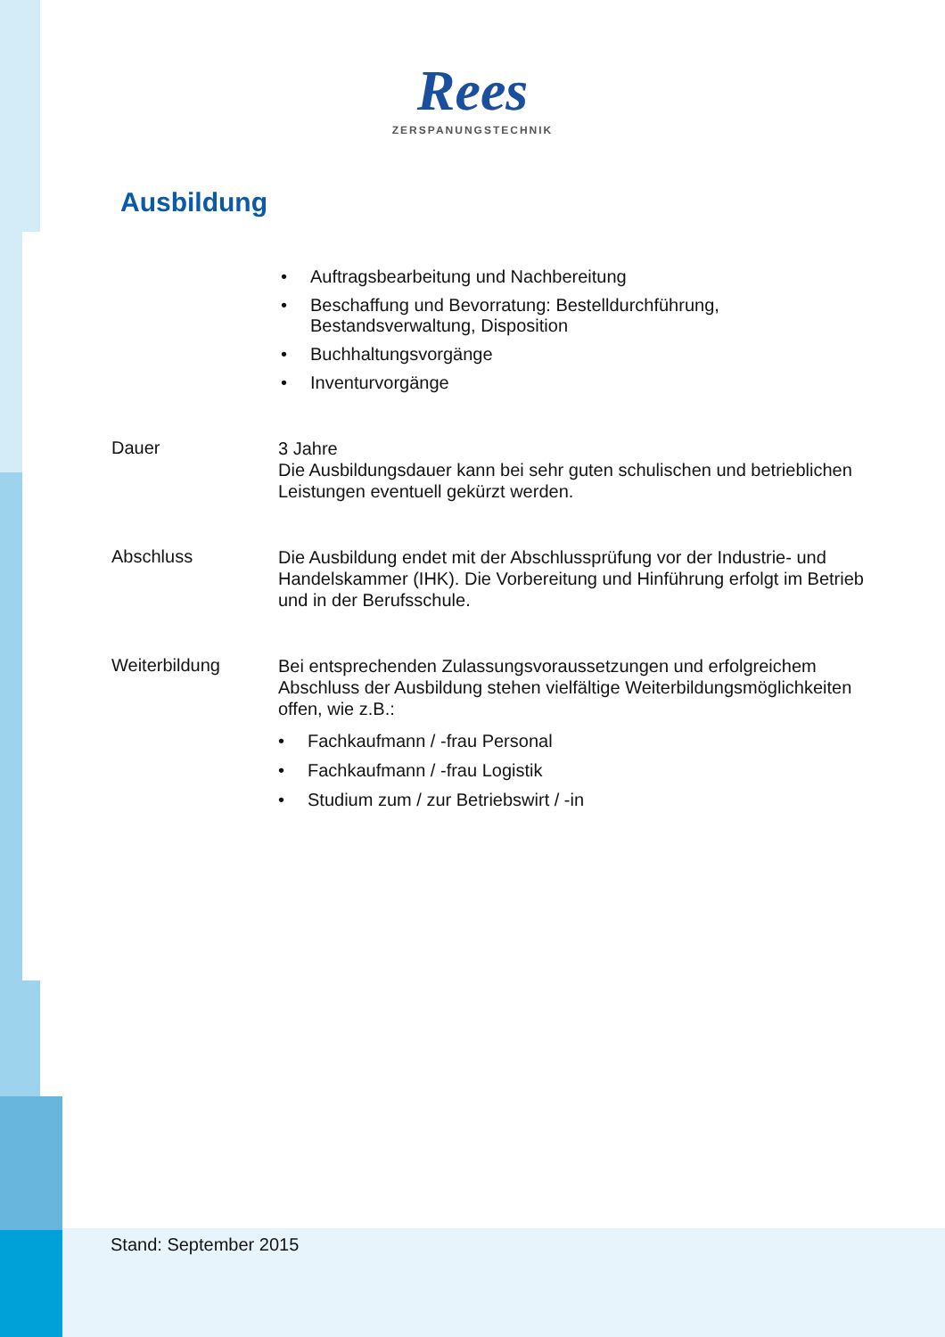Rees
ZERSPANUNGSTECHNIK
Ausbildung
• Auftragsbearbeitung und Nachbereitung
• Beschaffung und Bevorratung: Bestelldurchführung, Bestandsverwaltung, Disposition
• Buchhaltungsvorgänge
• Inventurvorgänge
Dauer
3 Jahre
Die Ausbildungsdauer kann bei sehr guten schulischen und betrieblichen Leistungen eventuell gekürzt werden.
Abschluss
Die Ausbildung endet mit der Abschlussprüfung vor der Industrie- und Handelskammer (IHK). Die Vorbereitung und Hinführung erfolgt im Betrieb und in der Berufsschule.
Weiterbildung
Bei entsprechenden Zulassungsvoraussetzungen und erfolgreichem Abschluss der Ausbildung stehen vielfältige Weiterbildungsmöglichkeiten offen, wie z.B.:
• Fachkaufmann / -frau Personal
• Fachkaufmann / -frau Logistik
• Studium zum / zur Betriebswirt / -in
Stand: September 2015